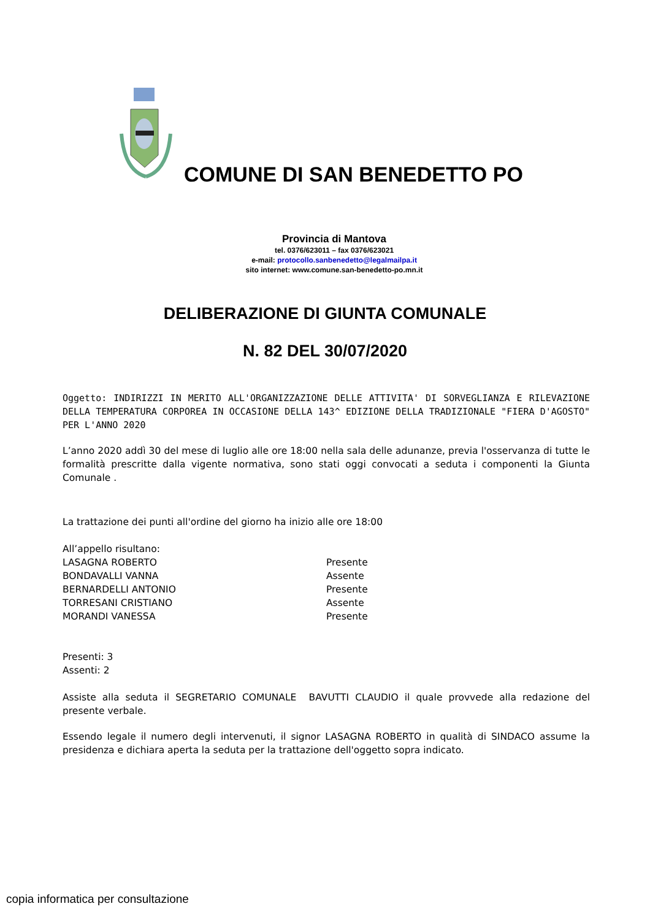COMUNE DI SAN BENEDETTO PO
Provincia di Mantova
tel. 0376/623011 – fax 0376/623021
e-mail: protocollo.sanbenedetto@legalmailpa.it
sito internet: www.comune.san-benedetto-po.mn.it
DELIBERAZIONE DI GIUNTA COMUNALE
N. 82 DEL 30/07/2020
Oggetto: INDIRIZZI IN MERITO ALL'ORGANIZZAZIONE DELLE ATTIVITA' DI SORVEGLIANZA E RILEVAZIONE DELLA TEMPERATURA CORPOREA IN OCCASIONE DELLA 143^ EDIZIONE DELLA TRADIZIONALE "FIERA D'AGOSTO" PER L'ANNO 2020
L’anno 2020 addì 30 del mese di luglio alle ore 18:00 nella sala delle adunanze, previa l'osservanza di tutte le formalità prescritte dalla vigente normativa, sono stati oggi convocati a seduta i componenti la Giunta Comunale .
La trattazione dei punti all'ordine del giorno ha inizio alle ore 18:00
All’appello risultano:
LASAGNA ROBERTO Presente
BONDAVALLI VANNA Assente
BERNARDELLI ANTONIO Presente
TORRESANI CRISTIANO Assente
MORANDI VANESSA Presente
Presenti: 3
Assenti: 2
Assiste alla seduta il SEGRETARIO COMUNALE BAVUTTI CLAUDIO il quale provvede alla redazione del presente verbale.
Essendo legale il numero degli intervenuti, il signor LASAGNA ROBERTO in qualità di SINDACO assume la presidenza e dichiara aperta la seduta per la trattazione dell'oggetto sopra indicato.
copia informatica per consultazione